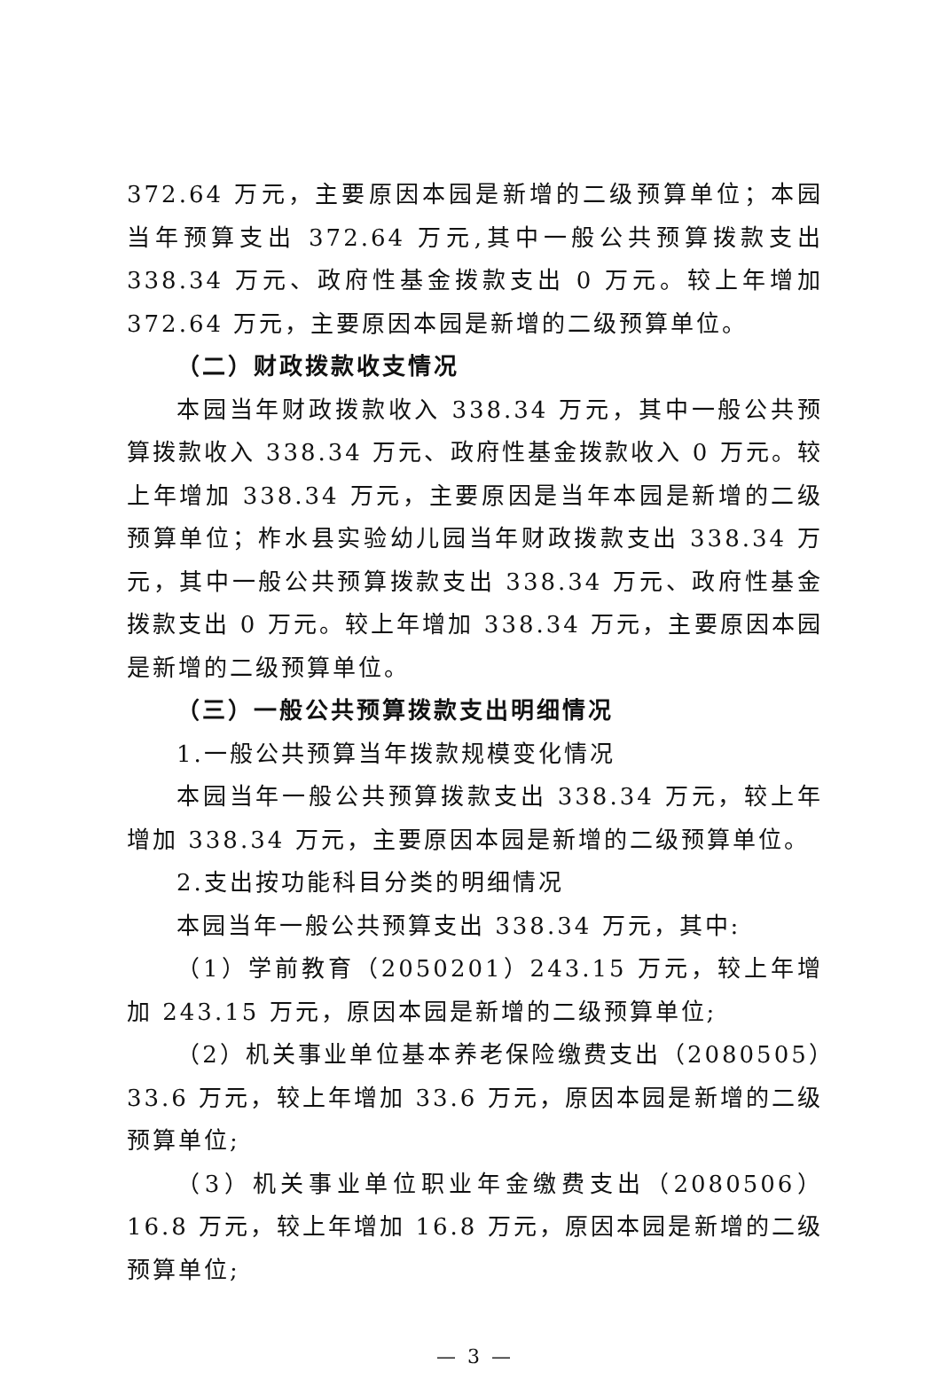372.64 万元，主要原因本园是新增的二级预算单位；本园当年预算支出 372.64 万元,其中一般公共预算拨款支出 338.34 万元、政府性基金拨款支出 0 万元。较上年增加 372.64 万元，主要原因本园是新增的二级预算单位。
（二）财政拨款收支情况
本园当年财政拨款收入 338.34 万元，其中一般公共预算拨款收入 338.34 万元、政府性基金拨款收入 0 万元。较上年增加 338.34 万元，主要原因是当年本园是新增的二级预算单位；柞水县实验幼儿园当年财政拨款支出 338.34 万元，其中一般公共预算拨款支出 338.34 万元、政府性基金拨款支出 0 万元。较上年增加 338.34 万元，主要原因本园是新增的二级预算单位。
（三）一般公共预算拨款支出明细情况
1.一般公共预算当年拨款规模变化情况
本园当年一般公共预算拨款支出 338.34 万元，较上年增加 338.34 万元，主要原因本园是新增的二级预算单位。
2.支出按功能科目分类的明细情况
本园当年一般公共预算支出 338.34 万元，其中:
（1）学前教育（2050201）243.15 万元，较上年增加 243.15 万元，原因本园是新增的二级预算单位;
（2）机关事业单位基本养老保险缴费支出（2080505）33.6 万元，较上年增加 33.6 万元，原因本园是新增的二级预算单位;
（3）机关事业单位职业年金缴费支出（2080506）16.8 万元，较上年增加 16.8 万元，原因本园是新增的二级预算单位;
— 3 —